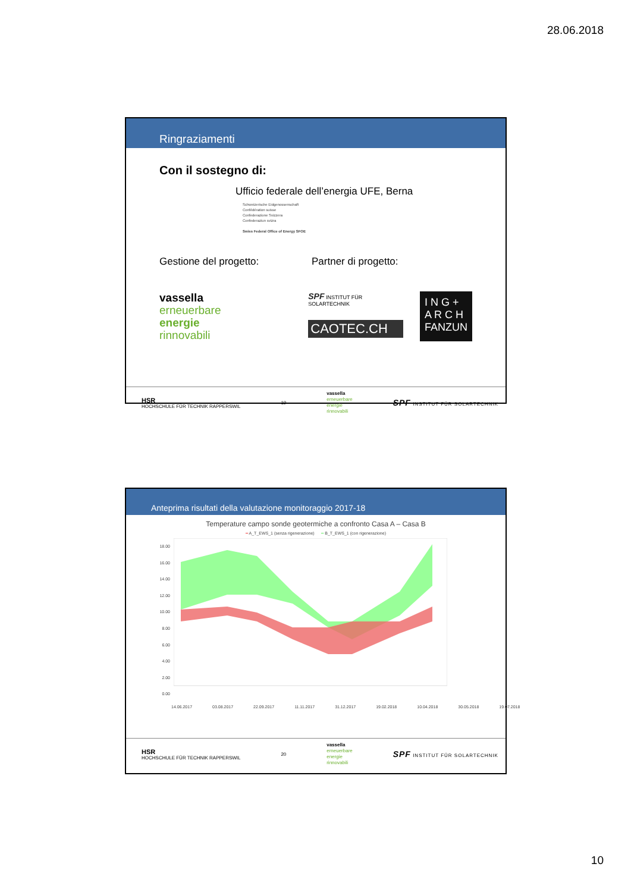28.06.2018
Ringraziamenti
Con il sostegno di:
Ufficio federale dell’energia UFE, Berna
Schweizerische Eidgenossenschaft
Confédération suisse
Confederazione Svizzera
Confederaziun svizra
Swiss Federal Office of Energy SFOE
Gestione del progetto: Partner di progetto:
vassella
erneuerbare
energie
rinnovabili
SPF INSTITUT FÜR SOLARTECHNIK
CAOTEC.CH
I N G +
A R C H
FANZUN
HSR
HOCHSCHULE FÜR TECHNIK RAPPERSWIL
19
vassella
erneuerbare
energie
rinnovabili
SPF INSTITUT FÜR SOLARTECHNIK
Anteprima risultati della valutazione monitoraggio 2017-18
Temperature campo sonde geotermiche a confronto Casa A – Casa B
━ A_T_EWS_1 (senza rigenerazione) ━ B_T_EWS_1 (con rigenerazione)
18.00
16.00
14.00
12.00
10.00
8.00
6.00
4.00
2.00
0.00
14.06.2017 03.08.2017 22.09.2017 11.11.2017 31.12.2017 19.02.2018 10.04.2018 30.05.2018 19.07.2018
HSR
HOCHSCHULE FÜR TECHNIK RAPPERSWIL
20
vassella
erneuerbare
energie
rinnovabili
SPF INSTITUT FÜR SOLARTECHNIK
10